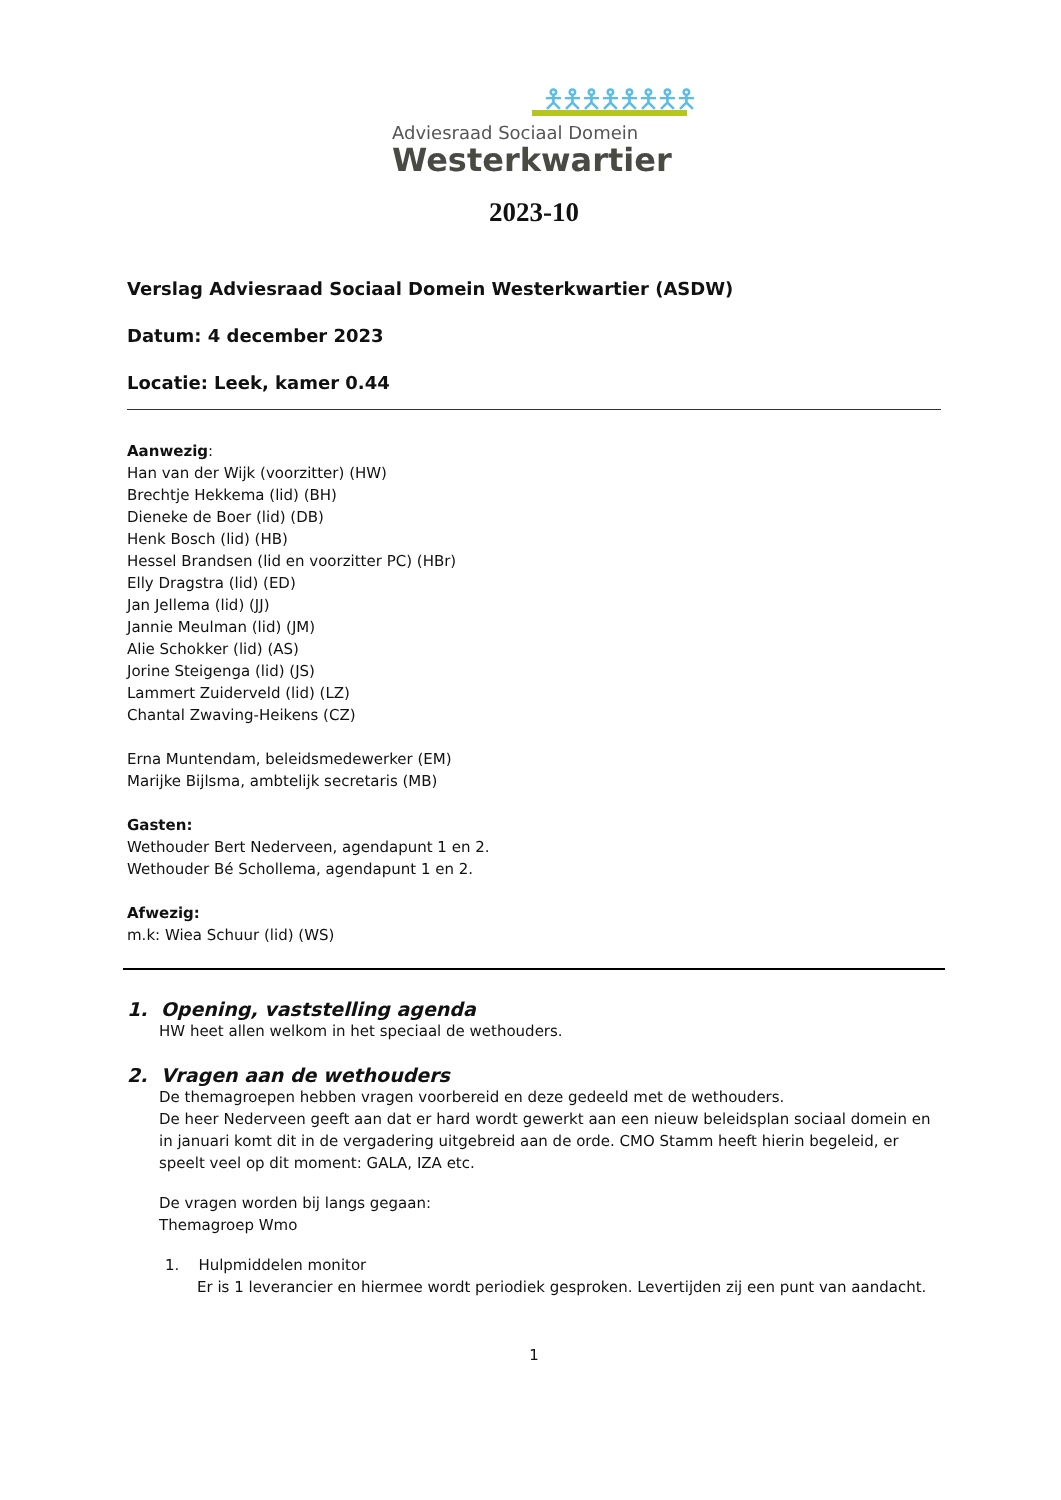🯅🯅🯅🯅🯅🯅🯅🯅
Adviesraad Sociaal Domein
Westerkwartier
2023-10
Verslag Adviesraad Sociaal Domein Westerkwartier (ASDW)
Datum: 4 december 2023
Locatie: Leek, kamer 0.44
Aanwezig:
Han van der Wijk (voorzitter) (HW)
Brechtje Hekkema (lid) (BH)
Dieneke de Boer (lid) (DB)
Henk Bosch (lid) (HB)
Hessel Brandsen (lid en voorzitter PC) (HBr)
Elly Dragstra (lid) (ED)
Jan Jellema (lid) (JJ)
Jannie Meulman (lid) (JM)
Alie Schokker (lid) (AS)
Jorine Steigenga (lid) (JS)
Lammert Zuiderveld (lid) (LZ)
Chantal Zwaving-Heikens (CZ)
Erna Muntendam, beleidsmedewerker (EM)
Marijke Bijlsma, ambtelijk secretaris (MB)
Gasten:
Wethouder Bert Nederveen, agendapunt 1 en 2.
Wethouder Bé Schollema, agendapunt 1 en 2.
Afwezig:
m.k: Wiea Schuur (lid) (WS)
1. Opening, vaststelling agenda
HW heet allen welkom in het speciaal de wethouders.
2. Vragen aan de wethouders
De themagroepen hebben vragen voorbereid en deze gedeeld met de wethouders.
De heer Nederveen geeft aan dat er hard wordt gewerkt aan een nieuw beleidsplan sociaal domein en in januari komt dit in de vergadering uitgebreid aan de orde. CMO Stamm heeft hierin begeleid, er speelt veel op dit moment: GALA, IZA etc.
De vragen worden bij langs gegaan:
Themagroep Wmo
1. Hulpmiddelen monitor
Er is 1 leverancier en hiermee wordt periodiek gesproken. Levertijden zij een punt van aandacht.
1